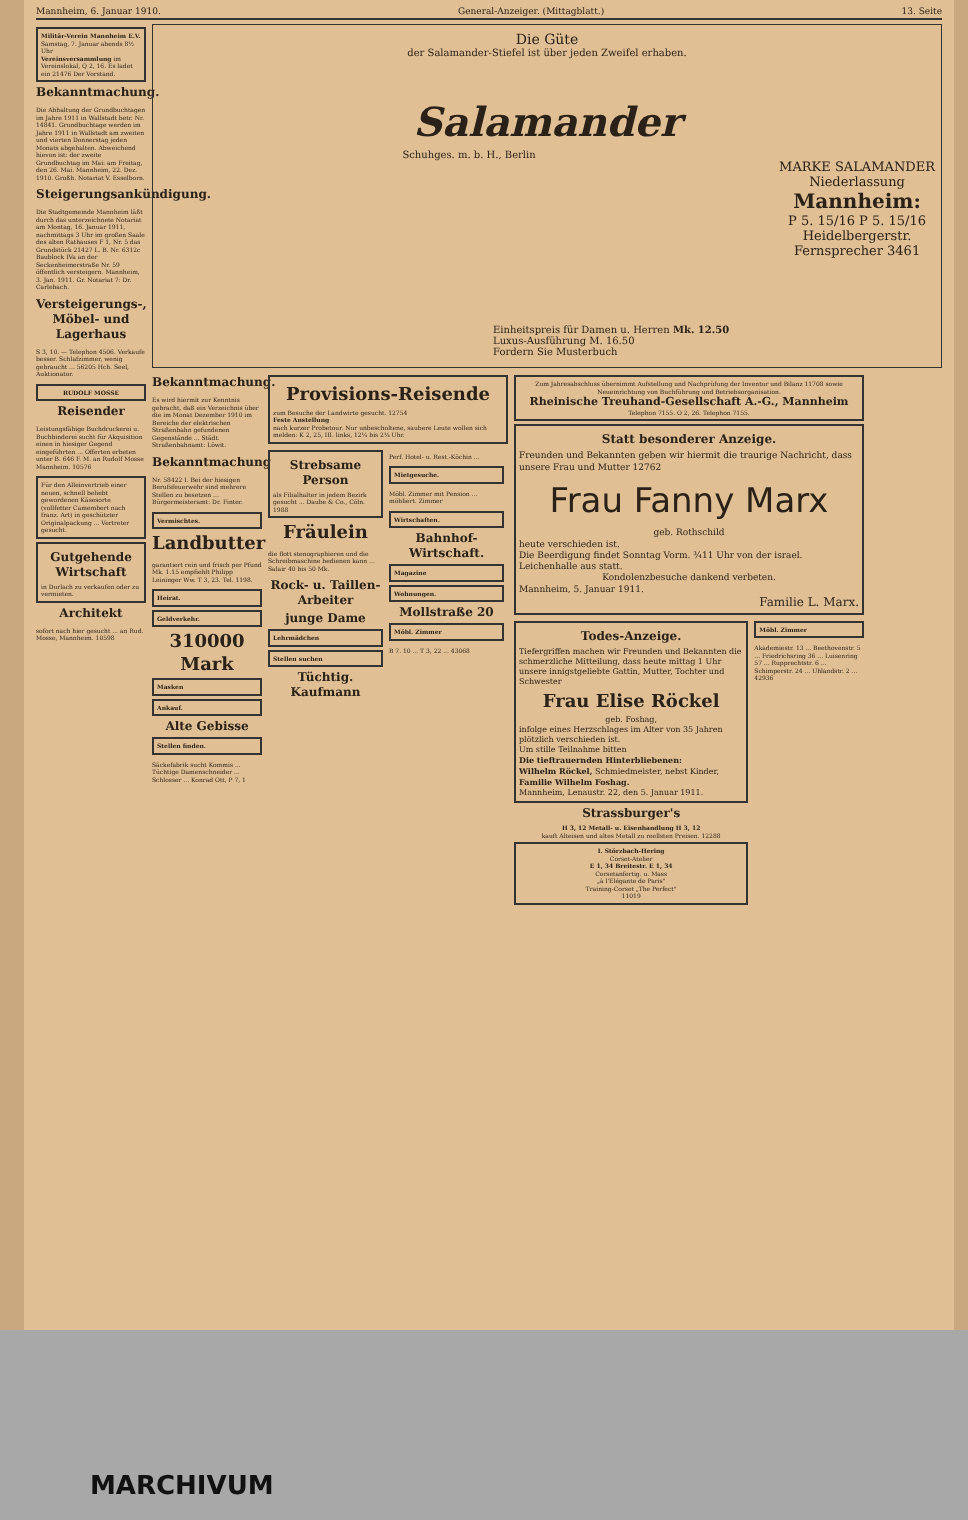Mannheim, 6. Januar 1910. General-Anzeiger. (Mittagblatt.) 13. Seite
Militär-Verein Mannheim E.V.
Samstag, 7. Januar abends 8½ Uhr
Vereinsversammlung im Vereinslokal, Q 2, 16. Es ladet ein 21476 Der Vorstand.
Bekanntmachung.
Die Abhaltung der Grundbuchtagen im Jahre 1911 in Wallstadt betr. Nr. 14841. Grundbuchtage werden im Jahre 1911 in Wallstadt am zweiten und vierten Donnerstag jeden Monats abgehalten. Abweichend hievon ist: der zweite Grundbuchtag im Mai: am Freitag, den 26. Mai. Mannheim, 22. Dez. 1910. Großh. Notariat V. Esselborn.
Steigerungsankündigung.
Die Stadtgemeinde Mannheim läßt durch das unterzeichnete Notariat am Montag, 16. Januar 1911, nachmittags 3 Uhr im großen Saale des alten Rathauses F 1, Nr. 5 das Grundstück 21427 L. B. Nr. 6312c Baublock IVa an der Seckenheimerstraße Nr. 59 öffentlich versteigern. Mannheim, 3. Jan. 1911. Gr. Notariat 7: Dr. Carlebach.
Versteigerungs-, Möbel- und Lagerhaus
S 3, 10. — Telephon 4506. Verkaufe besser. Schlafzimmer, wenig gebraucht ... 56205 Hch. Seel, Auktionator.
RUDOLF MOSSE
Reisender
Leistungsfähige Buchdruckerei u. Buchbinderei sucht für Akquisition einen in hiesiger Gegend eingeführten ... Offerten erbeten unter B. 646 F. M. an Rudolf Mosse Mannheim. 10576
Für den Alleinvertrieb einer neuen, schnell beliebt gewordenen Käsesorte (vollfetter Camembert nach franz. Art) in geschützter Originalpackung ... Vertreter gesucht.
Gutgehende Wirtschaft
in Durlach zu verkaufen oder zu vermieten.
Architekt
sofort nach hier gesucht ... an Rud. Mosse, Mannheim. 10598
Die Güte
der Salamander-Stiefel ist über jeden Zweifel erhaben.
Salamander
Schuhges. m. b. H., Berlin
MARKE SALAMANDER
Niederlassung
Mannheim:
P 5. 15/16 P 5. 15/16
Heidelbergerstr.
Fernsprecher 3461
Einheitspreis für Damen u. Herren Mk. 12.50
Luxus-Ausführung M. 16.50
Fordern Sie Musterbuch
Bekanntmachung.
Es wird hiermit zur Kenntnis gebracht, daß ein Verzeichnis über die im Monat Dezember 1910 im Bereiche der elektrischen Straßenbahn gefundenen Gegenstände ... Städt. Straßenbahnamt: Löwit.
Bekanntmachung
Nr. 58422 I. Bei der hiesigen Berufsfeuerwehr sind mehrere Stellen zu besetzen ... Bürgermeisteramt: Dr. Finter.
Vermischtes.
Landbutter
garantiert rein und frisch per Pfund Mk. 1.15 empfiehlt Philipp Leininger Ww. T 3, 23. Tel. 1198.
Heirat.
Geldverkehr.
310000 Mark
Masken
Ankauf.
Alte Gebisse
Stellen finden.
Säckefabrik sucht Kommis ... Tüchtige Damenschneider ... Schlosser ... Konrad Ott, P 7, 1
Provisions-Reisende
zum Besuche der Landwirte gesucht. 12754
Feste Anstellung
nach kurzer Probetour. Nur unbescholtene, saubere Leute wollen sich melden: K 2, 25, III. links, 12¼ bis 2¼ Uhr.
Strebsame Person
als Filialhalter in jedem Bezirk gesucht ... Daube & Co., Cöln. 1988
Fräulein
die flott stenographieren und die Schreibmaschine bedienen kann ... Salair 40 bis 50 Mk.
Rock- u. Taillen-Arbeiter
junge Dame
Lehrmädchen
Stellen suchen
Tüchtig. Kaufmann
Perf. Hotel- u. Rest.-Köchin ...
Mietgesuche.
Möbl. Zimmer mit Pension ... möbliert. Zimmer
Wirtschaften.
Bahnhof-Wirtschaft.
Magazine
Wohnungen.
Mollstraße 20
Möbl. Zimmer
B 7. 10 ... T 3, 22 ... 43068
Zum Jahresabschluss übernimmt Aufstellung und Nachprüfung der Inventur und Bilanz 11708 sowie Neueinrichtung von Buchführung und Betriebsorganisation.
Rheinische Treuhand-Gesellschaft A.-G., Mannheim
Telephon 7155. O 2, 26. Telephon 7155.
Statt besonderer Anzeige.
Freunden und Bekannten geben wir hiermit die traurige Nachricht, dass unsere Frau und Mutter 12762
Frau Fanny Marx
geb. Rothschildheute verschieden ist.
Die Beerdigung findet Sonntag Vorm. ¾11 Uhr von der israel. Leichenhalle aus statt.
Kondolenzbesuche dankend verbeten.Mannheim, 5. Januar 1911.
Familie L. Marx.
Todes-Anzeige.
Tiefergriffen machen wir Freunden und Bekannten die schmerzliche Mitteilung, dass heute mittag 1 Uhr unsere innigstgeliebte Gattin, Mutter, Tochter und Schwester
Frau Elise Röckel
geb. Foshag,infolge eines Herzschlages im Alter von 35 Jahren plötzlich verschieden ist.
Um stille Teilnahme bitten
Die tieftrauernden Hinterbliebenen:
Wilhelm Röckel, Schmiedmeister, nebst Kinder,
Familie Wilhelm Foshag.
Mannheim, Lenaustr. 22, den 5. Januar 1911.
Strassburger's
H 3, 12 Metall- u. Eisenhandlung H 3, 12
kauft Alteisen und altes Metall zu reellsten Preisen. 12288
I. Störzbach-Hering
Corset-Atelier
E 1, 34 Breitestr. E 1, 34
Corsetanfertig. u. Mass
„à l'Elégante de Paris"
Training-Corset „The Perfect"
11019
Möbl. Zimmer
Akademiestr. 13 ... Beethovenstr. 5 ... Friedrichsring 36 ... Luisenring 57 ... Rupprechtstr. 6 ... Schimperstr. 24 ... Uhlandstr. 2 ... 42936
MARCHIVUM